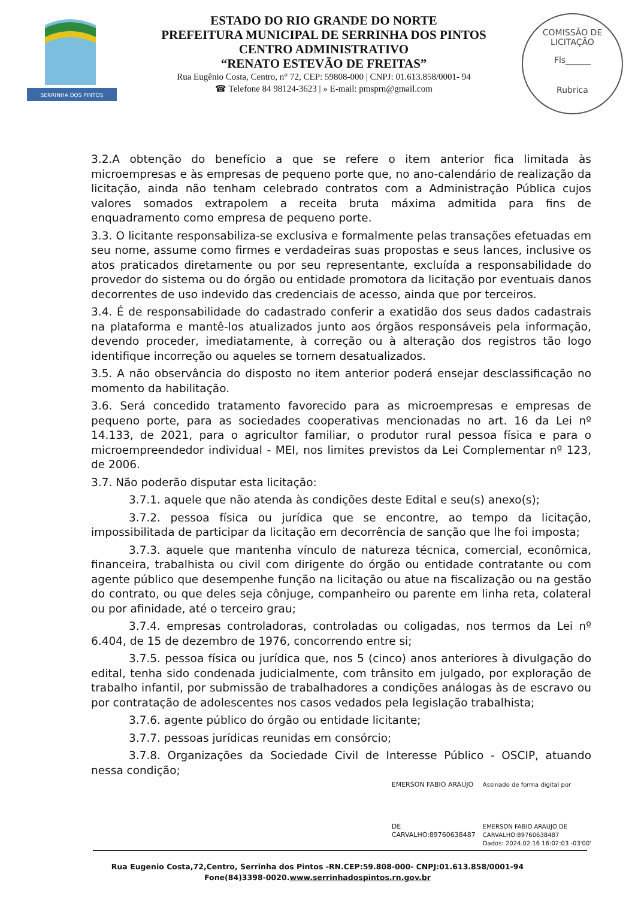SERRINHA DOS PINTOS
ESTADO DO RIO GRANDE DO NORTE
PREFEITURA MUNICIPAL DE SERRINHA DOS PINTOS
CENTRO ADMINISTRATIVO
“RENATO ESTEVÃO DE FREITAS”
Rua Eugênio Costa, Centro, n° 72, CEP: 59808-000 | CNPJ: 01.613.858/0001- 94
☎ Telefone 84 98124-3623 | » E-mail: pmsprn@gmail.com
COMISSÃO DE LICITAÇÃO
Fls______
Rubrica
3.2.A obtenção do benefício a que se refere o item anterior fica limitada às microempresas e às empresas de pequeno porte que, no ano-calendário de realização da licitação, ainda não tenham celebrado contratos com a Administração Pública cujos valores somados extrapolem a receita bruta máxima admitida para fins de enquadramento como empresa de pequeno porte.
3.3. O licitante responsabiliza-se exclusiva e formalmente pelas transações efetuadas em seu nome, assume como firmes e verdadeiras suas propostas e seus lances, inclusive os atos praticados diretamente ou por seu representante, excluída a responsabilidade do provedor do sistema ou do órgão ou entidade promotora da licitação por eventuais danos decorrentes de uso indevido das credenciais de acesso, ainda que por terceiros.
3.4. É de responsabilidade do cadastrado conferir a exatidão dos seus dados cadastrais na plataforma e mantê-los atualizados junto aos órgãos responsáveis pela informação, devendo proceder, imediatamente, à correção ou à alteração dos registros tão logo identifique incorreção ou aqueles se tornem desatualizados.
3.5. A não observância do disposto no item anterior poderá ensejar desclassificação no momento da habilitação.
3.6. Será concedido tratamento favorecido para as microempresas e empresas de pequeno porte, para as sociedades cooperativas mencionadas no art. 16 da Lei nº 14.133, de 2021, para o agricultor familiar, o produtor rural pessoa física e para o microempreendedor individual - MEI, nos limites previstos da Lei Complementar nº 123, de 2006.
3.7. Não poderão disputar esta licitação:
3.7.1. aquele que não atenda às condições deste Edital e seu(s) anexo(s);
3.7.2. pessoa física ou jurídica que se encontre, ao tempo da licitação, impossibilitada de participar da licitação em decorrência de sanção que lhe foi imposta;
3.7.3. aquele que mantenha vínculo de natureza técnica, comercial, econômica, financeira, trabalhista ou civil com dirigente do órgão ou entidade contratante ou com agente público que desempenhe função na licitação ou atue na fiscalização ou na gestão do contrato, ou que deles seja cônjuge, companheiro ou parente em linha reta, colateral ou por afinidade, até o terceiro grau;
3.7.4. empresas controladoras, controladas ou coligadas, nos termos da Lei nº 6.404, de 15 de dezembro de 1976, concorrendo entre si;
3.7.5. pessoa física ou jurídica que, nos 5 (cinco) anos anteriores à divulgação do edital, tenha sido condenada judicialmente, com trânsito em julgado, por exploração de trabalho infantil, por submissão de trabalhadores a condições análogas às de escravo ou por contratação de adolescentes nos casos vedados pela legislação trabalhista;
3.7.6. agente público do órgão ou entidade licitante;
3.7.7. pessoas jurídicas reunidas em consórcio;
3.7.8. Organizações da Sociedade Civil de Interesse Público - OSCIP, atuando nessa condição;
EMERSON FABIO ARAUJO
DE
CARVALHO:89760638487
Assinado de forma digital por
EMERSON FABIO ARAUJO DE
CARVALHO:89760638487
Dados: 2024.02.16 16:02:03 -03'00'
Rua Eugenio Costa,72,Centro, Serrinha dos Pintos -RN.CEP:59.808-000- CNPJ:01.613.858/0001-94
Fone(84)3398-0020.www.serrinhadospintos.rn.gov.br